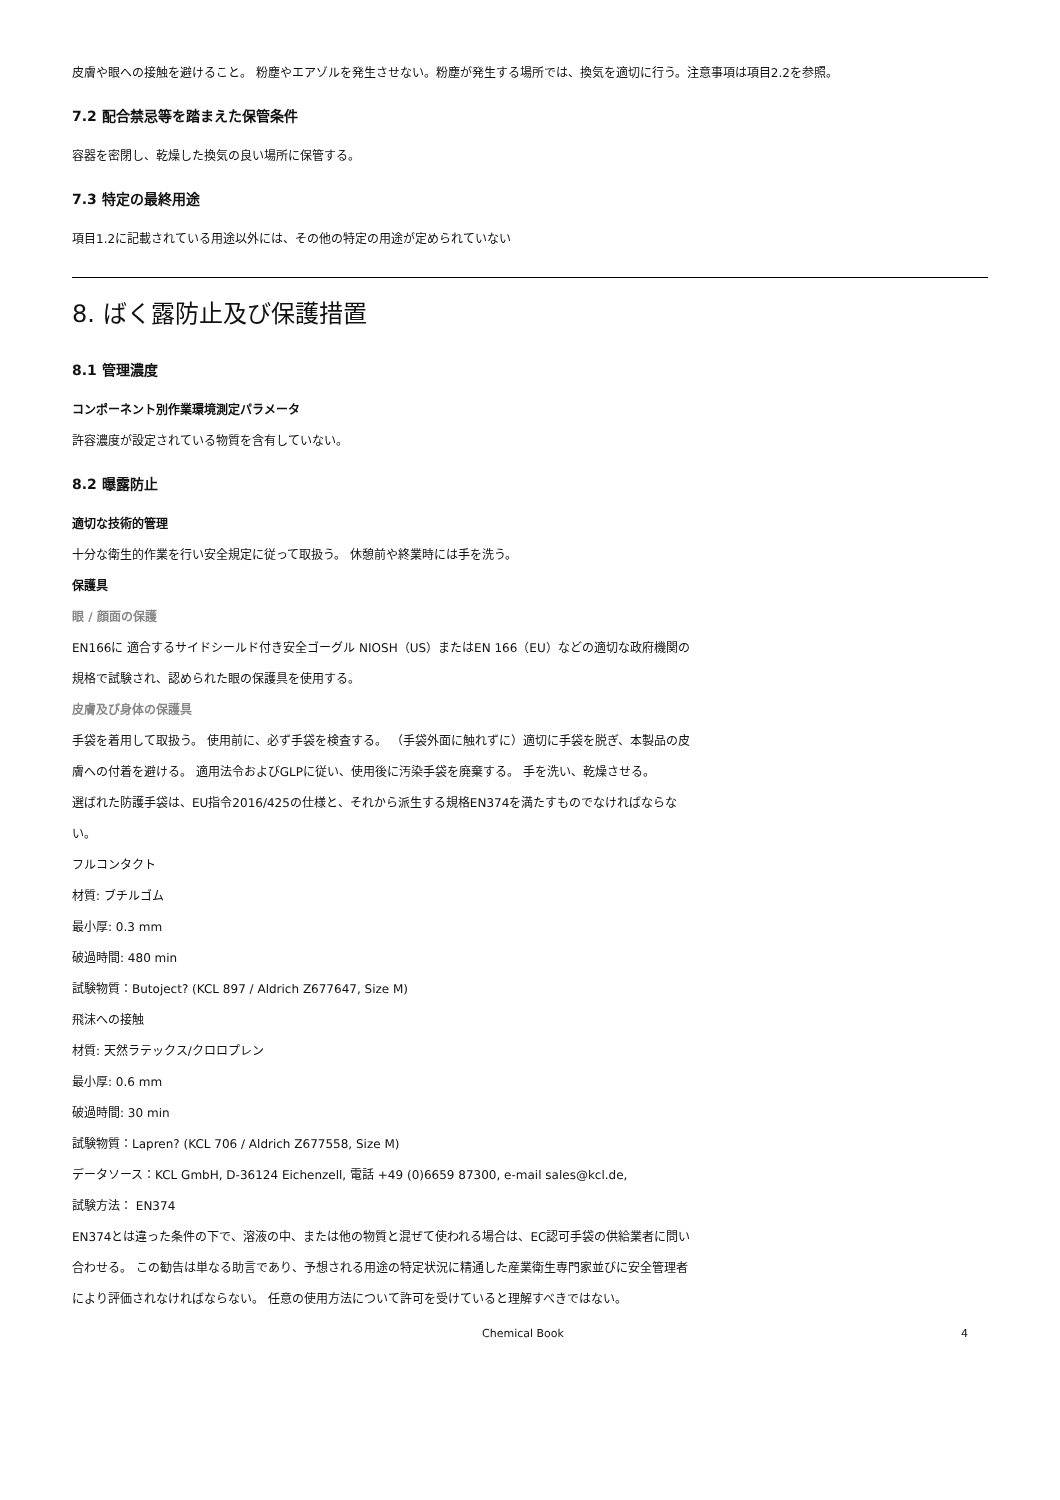皮膚や眼への接触を避けること。 粉塵やエアゾルを発生させない。粉塵が発生する場所では、換気を適切に行う。注意事項は項目2.2を参照。
7.2 配合禁忌等を踏まえた保管条件
容器を密閉し、乾燥した換気の良い場所に保管する。
7.3 特定の最終用途
項目1.2に記載されている用途以外には、その他の特定の用途が定められていない
8. ばく露防止及び保護措置
8.1 管理濃度
コンポーネント別作業環境測定パラメータ
許容濃度が設定されている物質を含有していない。
8.2 曝露防止
適切な技術的管理
十分な衛生的作業を行い安全規定に従って取扱う。 休憩前や終業時には手を洗う。
保護具
眼 / 顔面の保護
EN166に 適合するサイドシールド付き安全ゴーグル NIOSH（US）またはEN 166（EU）などの適切な政府機関の規格で試験され、認められた眼の保護具を使用する。
皮膚及び身体の保護具
手袋を着用して取扱う。 使用前に、必ず手袋を検査する。 （手袋外面に触れずに）適切に手袋を脱ぎ、本製品の皮膚への付着を避ける。 適用法令およびGLPに従い、使用後に汚染手袋を廃棄する。 手を洗い、乾燥させる。
選ばれた防護手袋は、EU指令2016/425の仕様と、それから派生する規格EN374を満たすものでなければならない。
フルコンタクト
材質: ブチルゴム
最小厚: 0.3 mm
破過時間: 480 min
試験物質：Butoject? (KCL 897 / Aldrich Z677647, Size M)
飛沫への接触
材質: 天然ラテックス/クロロプレン
最小厚: 0.6 mm
破過時間: 30 min
試験物質：Lapren? (KCL 706 / Aldrich Z677558, Size M)
データソース：KCL GmbH, D-36124 Eichenzell, 電話 +49 (0)6659 87300, e-mail sales@kcl.de,
試験方法： EN374
EN374とは違った条件の下で、溶液の中、または他の物質と混ぜて使われる場合は、EC認可手袋の供給業者に問い合わせる。 この勧告は単なる助言であり、予想される用途の特定状況に精通した産業衛生専門家並びに安全管理者により評価されなければならない。 任意の使用方法について許可を受けていると理解すべきではない。
Chemical Book 4